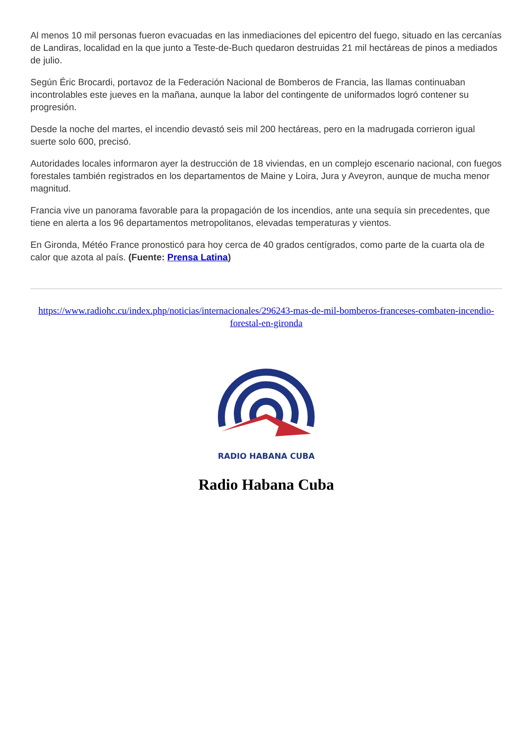Al menos 10 mil personas fueron evacuadas en las inmediaciones del epicentro del fuego, situado en las cercanías de Landiras, localidad en la que junto a Teste-de-Buch quedaron destruidas 21 mil hectáreas de pinos a mediados de julio.
Según Éric Brocardi, portavoz de la Federación Nacional de Bomberos de Francia, las llamas continuaban incontrolables este jueves en la mañana, aunque la labor del contingente de uniformados logró contener su progresión.
Desde la noche del martes, el incendio devastó seis mil 200 hectáreas, pero en la madrugada corrieron igual suerte solo 600, precisó.
Autoridades locales informaron ayer la destrucción de 18 viviendas, en un complejo escenario nacional, con fuegos forestales también registrados en los departamentos de Maine y Loira, Jura y Aveyron, aunque de mucha menor magnitud.
Francia vive un panorama favorable para la propagación de los incendios, ante una sequía sin precedentes, que tiene en alerta a los 96 departamentos metropolitanos, elevadas temperaturas y vientos.
En Gironda, Météo France pronosticó para hoy cerca de 40 grados centígrados, como parte de la cuarta ola de calor que azota al país. (Fuente: Prensa Latina)
https://www.radiohc.cu/index.php/noticias/internacionales/296243-mas-de-mil-bomberos-franceses-combaten-incendio-forestal-en-gironda
RADIO HABANA CUBA
Radio Habana Cuba